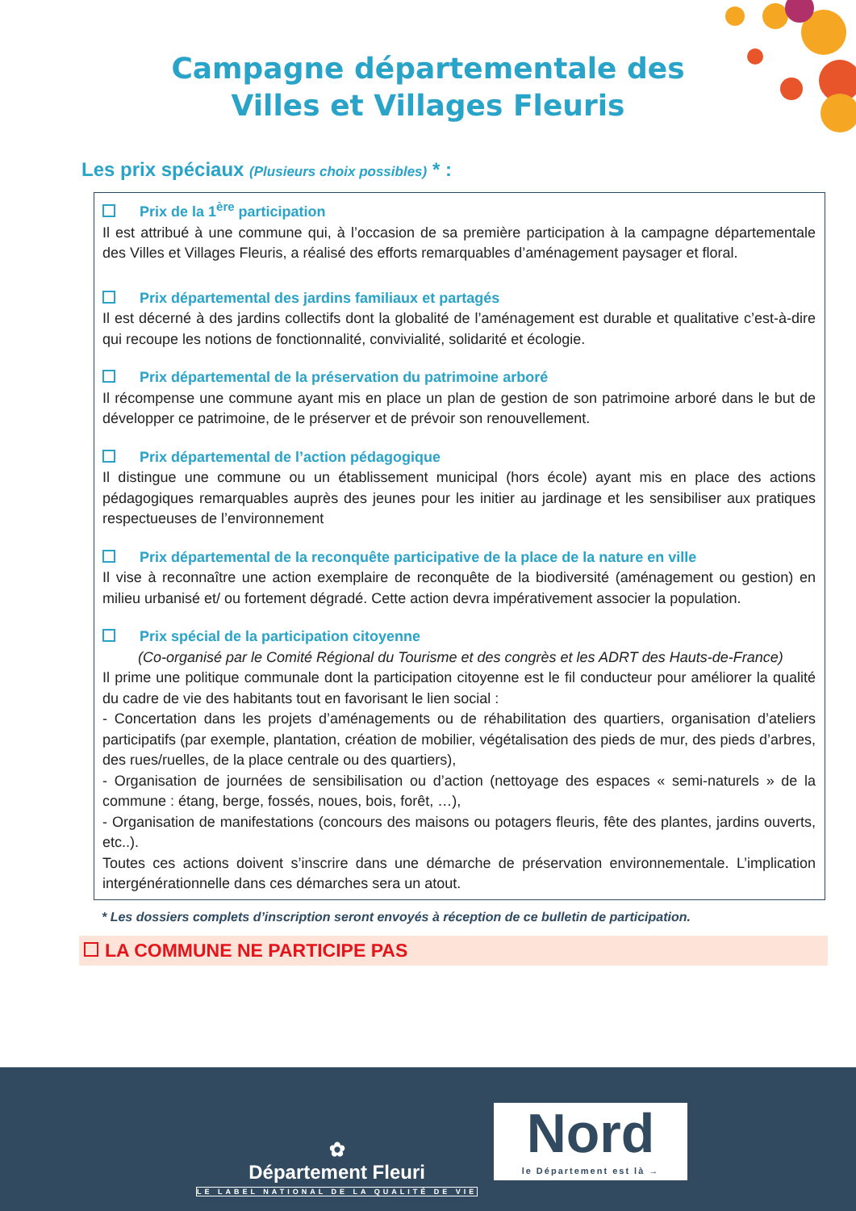Campagne départementale des
Villes et Villages Fleuris
Les prix spéciaux (Plusieurs choix possibles) * :
Prix de la 1<sup>ère</sup> participation
Il est attribué à une commune qui, à l’occasion de sa première participation à la campagne départementale des Villes et Villages Fleuris, a réalisé des efforts remarquables d’aménagement paysager et floral.
Prix départemental des jardins familiaux et partagés
Il est décerné à des jardins collectifs dont la globalité de l’aménagement est durable et qualitative c’est-à-dire qui recoupe les notions de fonctionnalité, convivialité, solidarité et écologie.
Prix départemental de la préservation du patrimoine arboré
Il récompense une commune ayant mis en place un plan de gestion de son patrimoine arboré dans le but de développer ce patrimoine, de le préserver et de prévoir son renouvellement.
Prix départemental de l’action pédagogique
Il distingue une commune ou un établissement municipal (hors école) ayant mis en place des actions pédagogiques remarquables auprès des jeunes pour les initier au jardinage et les sensibiliser aux pratiques respectueuses de l’environnement
Prix départemental de la reconquête participative de la place de la nature en ville
Il vise à reconnaître une action exemplaire de reconquête de la biodiversité (aménagement ou gestion) en milieu urbanisé et/ ou fortement dégradé. Cette action devra impérativement associer la population.
Prix spécial de la participation citoyenne
(Co-organisé par le Comité Régional du Tourisme et des congrès et les ADRT des Hauts-de-France)
Il prime une politique communale dont la participation citoyenne est le fil conducteur pour améliorer la qualité du cadre de vie des habitants tout en favorisant le lien social :
- Concertation dans les projets d’aménagements ou de réhabilitation des quartiers, organisation d’ateliers participatifs (par exemple, plantation, création de mobilier, végétalisation des pieds de mur, des pieds d’arbres, des rues/ruelles, de la place centrale ou des quartiers),
- Organisation de journées de sensibilisation ou d’action (nettoyage des espaces « semi-naturels » de la commune : étang, berge, fossés, noues, bois, forêt, …),
- Organisation de manifestations (concours des maisons ou potagers fleuris, fête des plantes, jardins ouverts, etc..).
Toutes ces actions doivent s’inscrire dans une démarche de préservation environnementale. L’implication intergénérationnelle dans ces démarches sera un atout.
* Les dossiers complets d’inscription seront envoyés à réception de ce bulletin de participation.
LA COMMUNE NE PARTICIPE PAS
✿
Département Fleuri
LE LABEL NATIONAL DE LA QUALITÉ DE VIE
Nord
le Département est là →